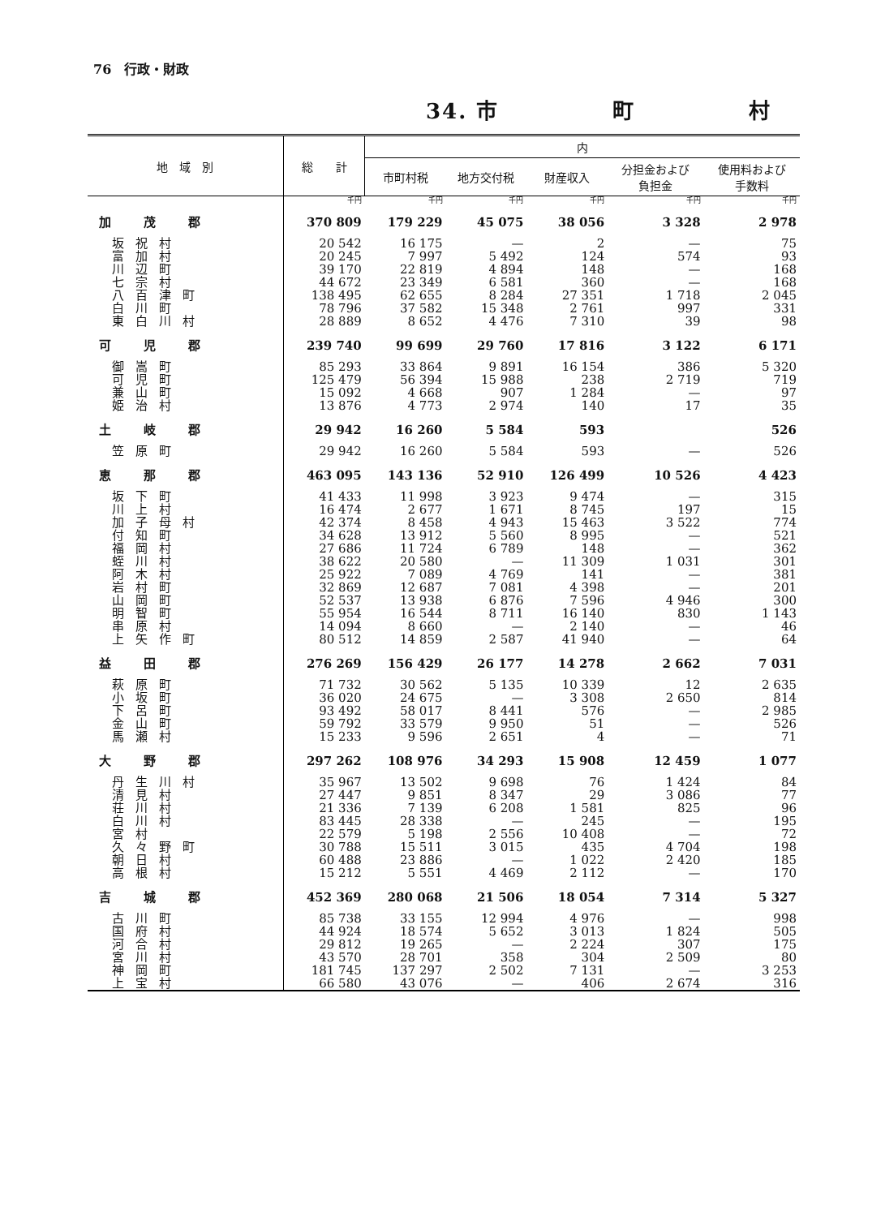76　行政・財政
34. 市　　　　　町　　　　　村
| 地 域 別 | 総 計 | 内 | | | | |
| --- | --- | --- | --- | --- | --- | --- |
| | | 市町村税 | 地方交付税 | 財産収入 | 分担金および 負担金 | 使用料および 手数料 |
| | 千円 | 千円 | 千円 | 千円 | 千円 | 千円 |
| 加茂郡 | 370 809 | 179 229 | 45 075 | 38 056 | 3 328 | 2 978 |
| 坂祝村 | 20 542 | 16 175 | — | 2 | — | 75 |
| 富加村 | 20 245 | 7 997 | 5 492 | 124 | 574 | 93 |
| 川辺町 | 39 170 | 22 819 | 4 894 | 148 | — | 168 |
| 七宗村 | 44 672 | 23 349 | 6 581 | 360 | — | 168 |
| 八百津町 | 138 495 | 62 655 | 8 284 | 27 351 | 1 718 | 2 045 |
| 白川町 | 78 796 | 37 582 | 15 348 | 2 761 | 997 | 331 |
| 東白川村 | 28 889 | 8 652 | 4 476 | 7 310 | 39 | 98 |
| 可児郡 | 239 740 | 99 699 | 29 760 | 17 816 | 3 122 | 6 171 |
| 御嵩町 | 85 293 | 33 864 | 9 891 | 16 154 | 386 | 5 320 |
| 可児町 | 125 479 | 56 394 | 15 988 | 238 | 2 719 | 719 |
| 兼山町 | 15 092 | 4 668 | 907 | 1 284 | — | 97 |
| 姫治村 | 13 876 | 4 773 | 2 974 | 140 | 17 | 35 |
| 土岐郡 | 29 942 | 16 260 | 5 584 | 593 | | 526 |
| 笠原町 | 29 942 | 16 260 | 5 584 | 593 | — | 526 |
| 恵那郡 | 463 095 | 143 136 | 52 910 | 126 499 | 10 526 | 4 423 |
| 坂下町 | 41 433 | 11 998 | 3 923 | 9 474 | — | 315 |
| 川上村 | 16 474 | 2 677 | 1 671 | 8 745 | 197 | 15 |
| 加子母村 | 42 374 | 8 458 | 4 943 | 15 463 | 3 522 | 774 |
| 付知町 | 34 628 | 13 912 | 5 560 | 8 995 | — | 521 |
| 福岡村 | 27 686 | 11 724 | 6 789 | 148 | — | 362 |
| 蛭川村 | 38 622 | 20 580 | — | 11 309 | 1 031 | 301 |
| 阿木村 | 25 922 | 7 089 | 4 769 | 141 | — | 381 |
| 岩村町 | 32 869 | 12 687 | 7 081 | 4 398 | — | 201 |
| 山岡町 | 52 537 | 13 938 | 6 876 | 7 596 | 4 946 | 300 |
| 明智町 | 55 954 | 16 544 | 8 711 | 16 140 | 830 | 1 143 |
| 串原村 | 14 094 | 8 660 | — | 2 140 | — | 46 |
| 上矢作町 | 80 512 | 14 859 | 2 587 | 41 940 | — | 64 |
| 益田郡 | 276 269 | 156 429 | 26 177 | 14 278 | 2 662 | 7 031 |
| 萩原町 | 71 732 | 30 562 | 5 135 | 10 339 | 12 | 2 635 |
| 小坂町 | 36 020 | 24 675 | — | 3 308 | 2 650 | 814 |
| 下呂町 | 93 492 | 58 017 | 8 441 | 576 | — | 2 985 |
| 金山町 | 59 792 | 33 579 | 9 950 | 51 | — | 526 |
| 馬瀬村 | 15 233 | 9 596 | 2 651 | 4 | — | 71 |
| 大野郡 | 297 262 | 108 976 | 34 293 | 15 908 | 12 459 | 1 077 |
| 丹生川村 | 35 967 | 13 502 | 9 698 | 76 | 1 424 | 84 |
| 清見村 | 27 447 | 9 851 | 8 347 | 29 | 3 086 | 77 |
| 荘川村 | 21 336 | 7 139 | 6 208 | 1 581 | 825 | 96 |
| 白川村 | 83 445 | 28 338 | — | 245 | — | 195 |
| 宮村 | 22 579 | 5 198 | 2 556 | 10 408 | — | 72 |
| 久々野町 | 30 788 | 15 511 | 3 015 | 435 | 4 704 | 198 |
| 朝日村 | 60 488 | 23 886 | — | 1 022 | 2 420 | 185 |
| 高根村 | 15 212 | 5 551 | 4 469 | 2 112 | — | 170 |
| 吉城郡 | 452 369 | 280 068 | 21 506 | 18 054 | 7 314 | 5 327 |
| 古川町 | 85 738 | 33 155 | 12 994 | 4 976 | — | 998 |
| 国府村 | 44 924 | 18 574 | 5 652 | 3 013 | 1 824 | 505 |
| 河合村 | 29 812 | 19 265 | — | 2 224 | 307 | 175 |
| 宮川村 | 43 570 | 28 701 | 358 | 304 | 2 509 | 80 |
| 神岡町 | 181 745 | 137 297 | 2 502 | 7 131 | — | 3 253 |
| 上宝村 | 66 580 | 43 076 | — | 406 | 2 674 | 316 |